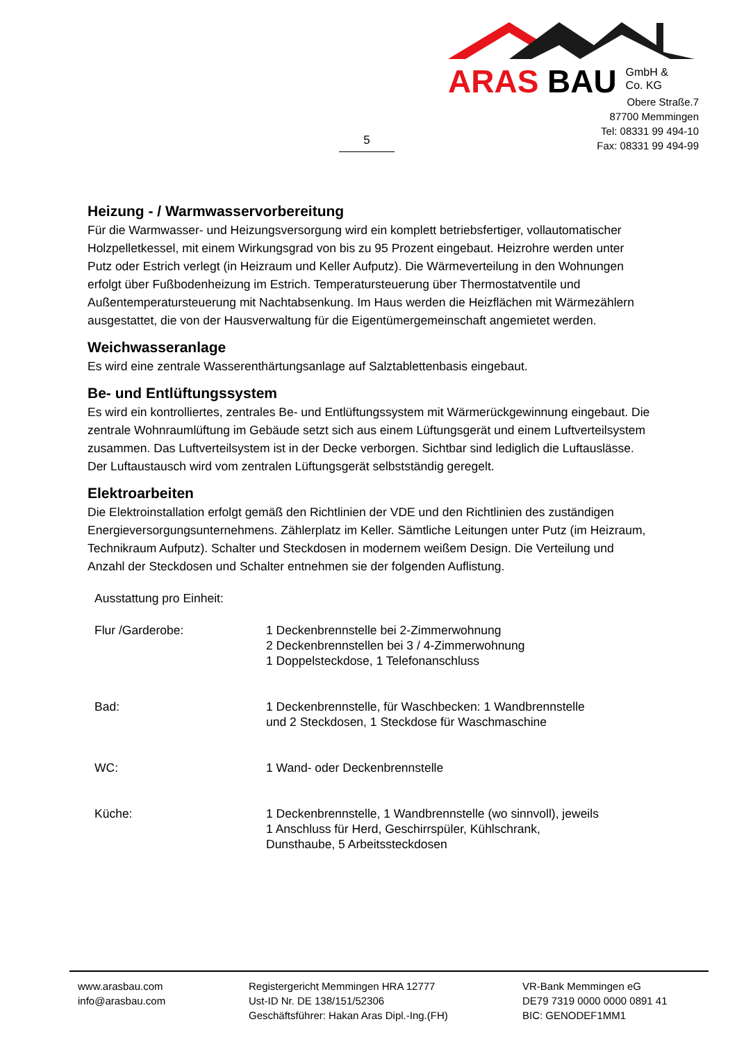ARAS BAU GmbH &
Co. KG
Obere Straße.7
87700 Memmingen
Tel: 08331 99 494-10
Fax: 08331 99 494-99
5
Heizung - / Warmwasservorbereitung
Für die Warmwasser- und Heizungsversorgung wird ein komplett betriebsfertiger, vollautomatischer Holzpelletkessel, mit einem Wirkungsgrad von bis zu 95 Prozent eingebaut. Heizrohre werden unter Putz oder Estrich verlegt (in Heizraum und Keller Aufputz). Die Wärmeverteilung in den Wohnungen erfolgt über Fußbodenheizung im Estrich. Temperatursteuerung über Thermostatventile und Außentemperatursteuerung mit Nachtabsenkung. Im Haus werden die Heizflächen mit Wärmezählern ausgestattet, die von der Hausverwaltung für die Eigentümergemeinschaft angemietet werden.
Weichwasseranlage
Es wird eine zentrale Wasserenthärtungsanlage auf Salztablettenbasis eingebaut.
Be- und Entlüftungssystem
Es wird ein kontrolliertes, zentrales Be- und Entlüftungssystem mit Wärmerückgewinnung eingebaut. Die zentrale Wohnraumlüftung im Gebäude setzt sich aus einem Lüftungsgerät und einem Luftverteilsystem zusammen. Das Luftverteilsystem ist in der Decke verborgen. Sichtbar sind lediglich die Luftauslässe. Der Luftaustausch wird vom zentralen Lüftungsgerät selbstständig geregelt.
Elektroarbeiten
Die Elektroinstallation erfolgt gemäß den Richtlinien der VDE und den Richtlinien des zuständigen Energieversorgungsunternehmens. Zählerplatz im Keller. Sämtliche Leitungen unter Putz (im Heizraum, Technikraum Aufputz). Schalter und Steckdosen in modernem weißem Design. Die Verteilung und Anzahl der Steckdosen und Schalter entnehmen sie der folgenden Auflistung.
| Ausstattung pro Einheit: | |
| Flur /Garderobe: | 1 Deckenbrennstelle bei 2-Zimmerwohnung 2 Deckenbrennstellen bei 3 / 4-Zimmerwohnung 1 Doppelsteckdose, 1 Telefonanschluss |
| Bad: | 1 Deckenbrennstelle, für Waschbecken: 1 Wandbrennstelle und 2 Steckdosen, 1 Steckdose für Waschmaschine |
| WC: | 1 Wand- oder Deckenbrennstelle |
| Küche: | 1 Deckenbrennstelle, 1 Wandbrennstelle (wo sinnvoll), jeweils 1 Anschluss für Herd, Geschirrspüler, Kühlschrank, Dunsthaube, 5 Arbeitssteckdosen |
www.arasbau.com
info@arasbau.com
Registergericht Memmingen HRA 12777
Ust-ID Nr. DE 138/151/52306
Geschäftsführer: Hakan Aras Dipl.-Ing.(FH)
VR-Bank Memmingen eG
DE79 7319 0000 0000 0891 41
BIC: GENODEF1MM1